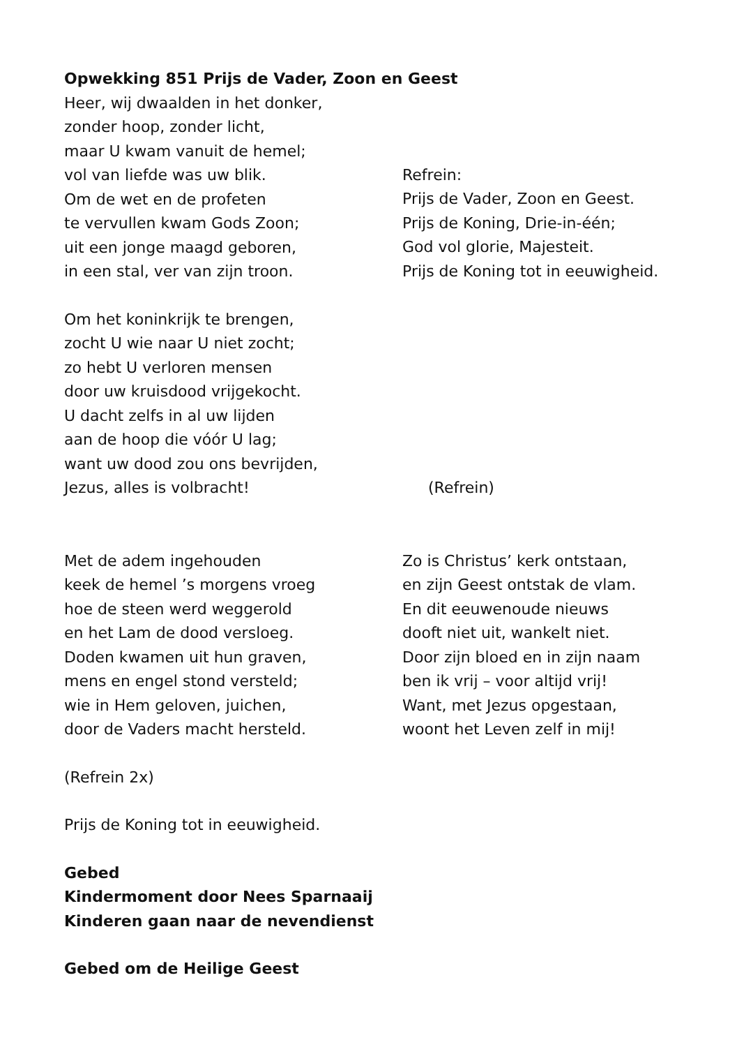Opwekking 851 Prijs de Vader, Zoon en Geest
Heer, wij dwaalden in het donker,
zonder hoop, zonder licht,
maar U kwam vanuit de hemel;
vol van liefde was uw blik.
Om de wet en de profeten
te vervullen kwam Gods Zoon;
uit een jonge maagd geboren,
in een stal, ver van zijn troon.
Refrein:
Prijs de Vader, Zoon en Geest.
Prijs de Koning, Drie-in-één;
God vol glorie, Majesteit.
Prijs de Koning tot in eeuwigheid.
Om het koninkrijk te brengen,
zocht U wie naar U niet zocht;
zo hebt U verloren mensen
door uw kruisdood vrijgekocht.
U dacht zelfs in al uw lijden
aan de hoop die vóór U lag;
want uw dood zou ons bevrijden,
Jezus, alles is volbracht!
(Refrein)
Met de adem ingehouden
keek de hemel ’s morgens vroeg
hoe de steen werd weggerold
en het Lam de dood versloeg.
Doden kwamen uit hun graven,
mens en engel stond versteld;
wie in Hem geloven, juichen,
door de Vaders macht hersteld.
Zo is Christus’ kerk ontstaan,
en zijn Geest ontstak de vlam.
En dit eeuwenoude nieuws
dooft niet uit, wankelt niet.
Door zijn bloed en in zijn naam
ben ik vrij – voor altijd vrij!
Want, met Jezus opgestaan,
woont het Leven zelf in mij!
(Refrein 2x)
Prijs de Koning tot in eeuwigheid.
Gebed
Kindermoment door Nees Sparnaaij
Kinderen gaan naar de nevendienst
Gebed om de Heilige Geest